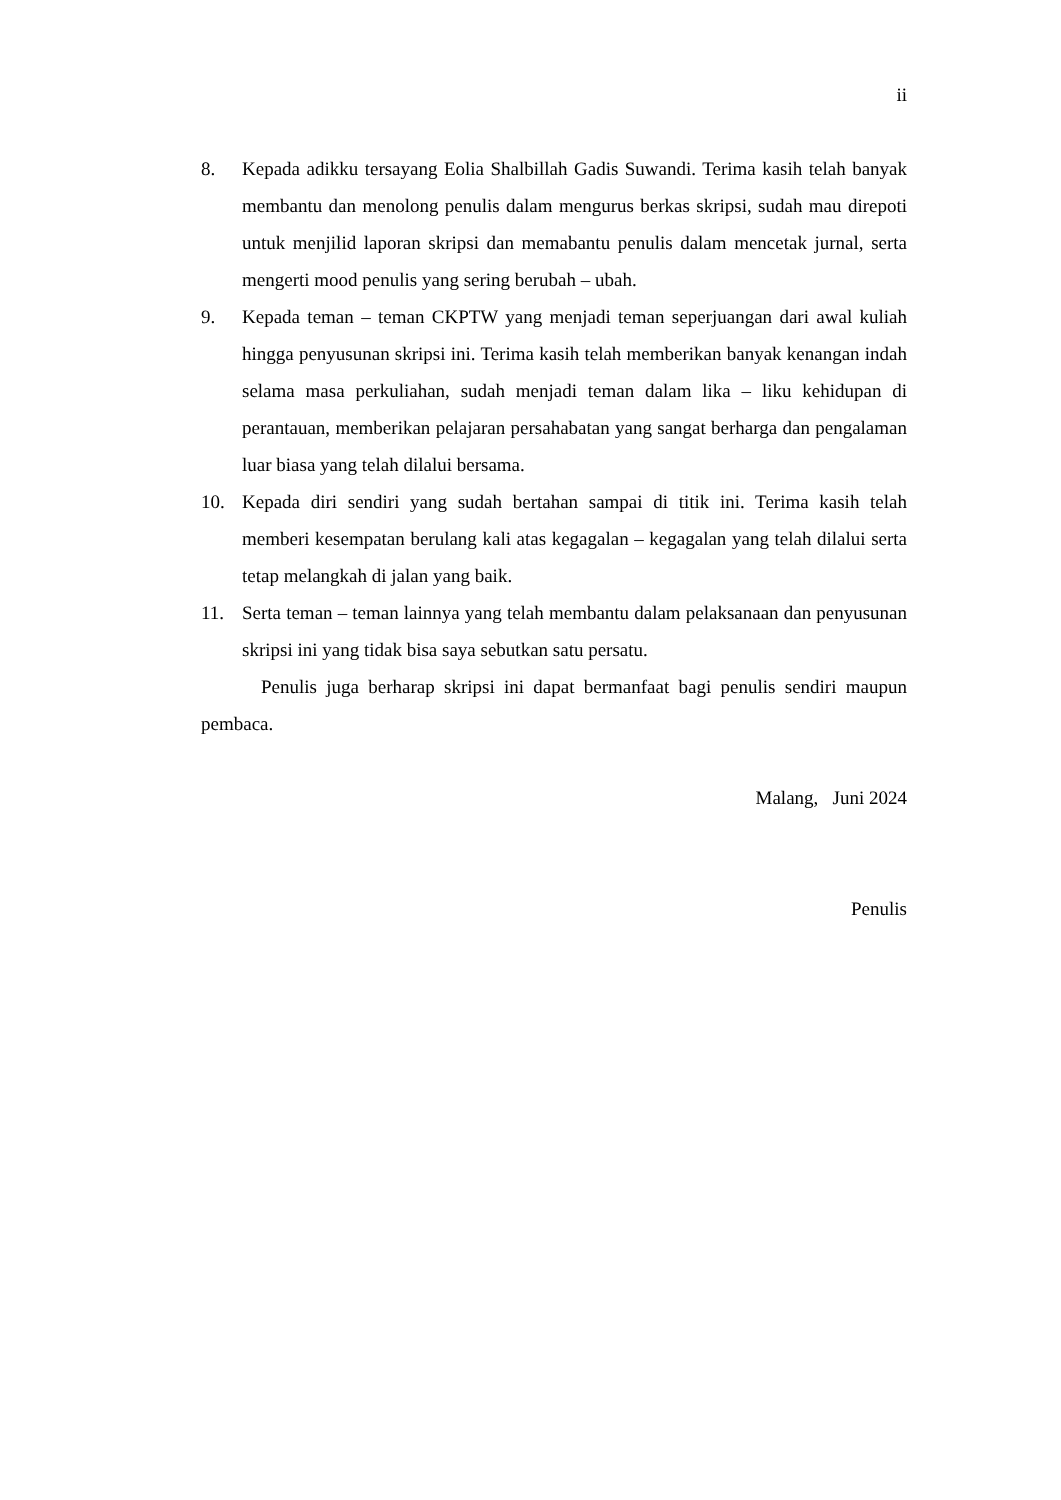ii
8. Kepada adikku tersayang Eolia Shalbillah Gadis Suwandi. Terima kasih telah banyak membantu dan menolong penulis dalam mengurus berkas skripsi, sudah mau direpoti untuk menjilid laporan skripsi dan memabantu penulis dalam mencetak jurnal, serta mengerti mood penulis yang sering berubah – ubah.
9. Kepada teman – teman CKPTW yang menjadi teman seperjuangan dari awal kuliah hingga penyusunan skripsi ini. Terima kasih telah memberikan banyak kenangan indah selama masa perkuliahan, sudah menjadi teman dalam lika – liku kehidupan di perantauan, memberikan pelajaran persahabatan yang sangat berharga dan pengalaman luar biasa yang telah dilalui bersama.
10. Kepada diri sendiri yang sudah bertahan sampai di titik ini. Terima kasih telah memberi kesempatan berulang kali atas kegagalan – kegagalan yang telah dilalui serta tetap melangkah di jalan yang baik.
11. Serta teman – teman lainnya yang telah membantu dalam pelaksanaan dan penyusunan skripsi ini yang tidak bisa saya sebutkan satu persatu.
Penulis juga berharap skripsi ini dapat bermanfaat bagi penulis sendiri maupun pembaca.
Malang, Juni 2024
Penulis